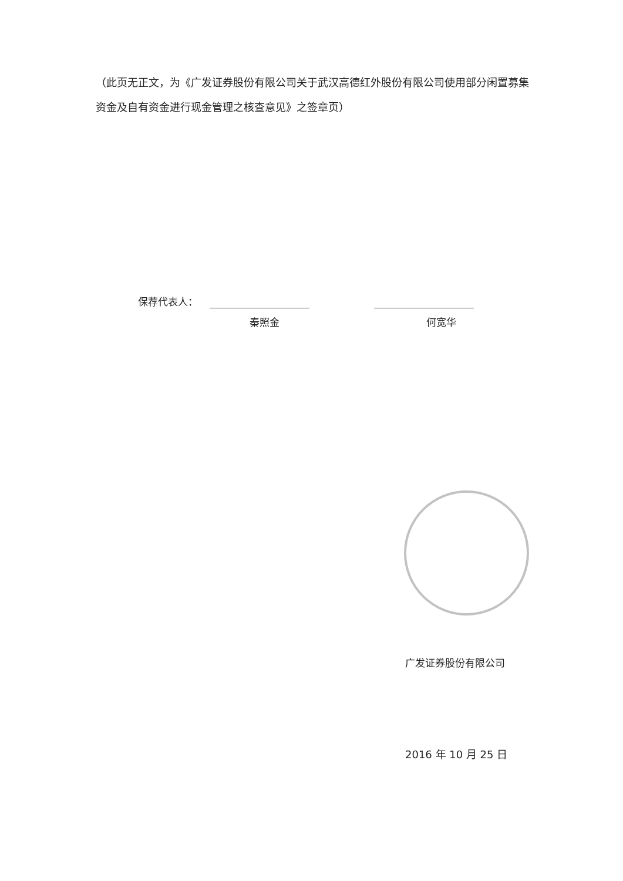（此页无正文，为《广发证券股份有限公司关于武汉高德红外股份有限公司使用部分闲置募集资金及自有资金进行现金管理之核查意见》之签章页）
保荐代表人：
秦照金 何宽华
广发证券股份有限公司
2016 年 10 月 25 日